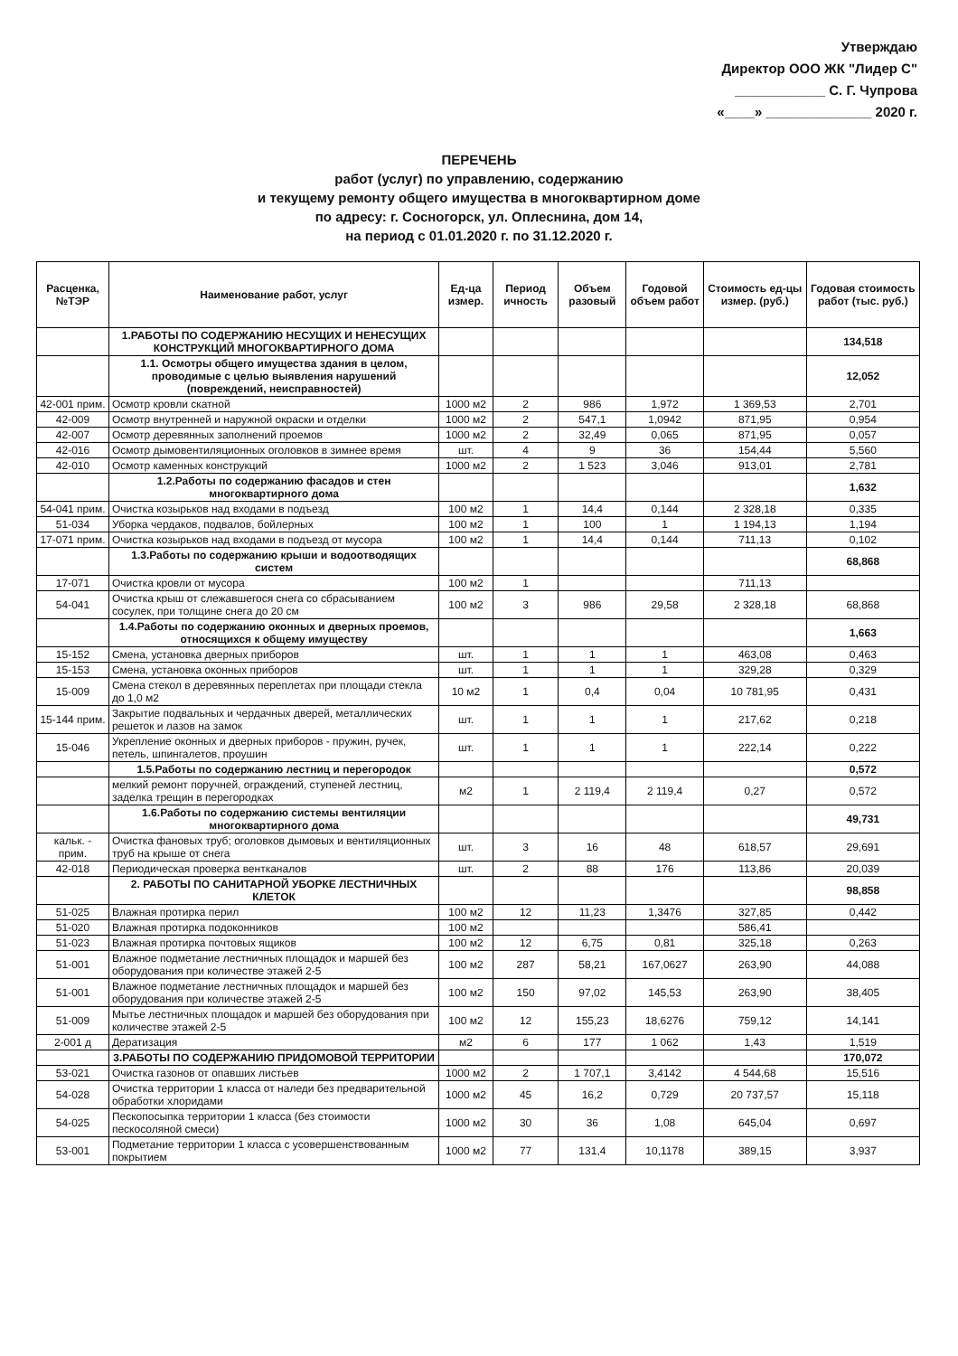Утверждаю
Директор ООО ЖК "Лидер С"
____________ С. Г. Чупрова
«____» ______________ 2020 г.
ПЕРЕЧЕНЬ
работ (услуг) по управлению, содержанию
и текущему ремонту общего имущества в многоквартирном доме
по адресу: г. Сосногорск, ул. Оплеснина, дом 14,
на период с 01.01.2020 г. по 31.12.2020 г.
| Расценка, №ТЭР | Наименование работ, услуг | Ед-ца измер. | Период ичность | Объем разовый | Годовой объем работ | Стоимость ед-цы измер. (руб.) | Годовая стоимость работ (тыс. руб.) |
| --- | --- | --- | --- | --- | --- | --- | --- |
| | 1.РАБОТЫ ПО СОДЕРЖАНИЮ НЕСУЩИХ И НЕНЕСУЩИХ КОНСТРУКЦИЙ МНОГОКВАРТИРНОГО ДОМА | | | | | | 134,518 |
| | 1.1. Осмотры общего имущества здания в целом, проводимые с целью выявления нарушений (повреждений, неисправностей) | | | | | | 12,052 |
| 42-001 прим. | Осмотр кровли скатной | 1000 м2 | 2 | 986 | 1,972 | 1 369,53 | 2,701 |
| 42-009 | Осмотр внутренней и наружной окраски и отделки | 1000 м2 | 2 | 547,1 | 1,0942 | 871,95 | 0,954 |
| 42-007 | Осмотр деревянных заполнений проемов | 1000 м2 | 2 | 32,49 | 0,065 | 871,95 | 0,057 |
| 42-016 | Осмотр дымовентиляционных оголовков в зимнее время | шт. | 4 | 9 | 36 | 154,44 | 5,560 |
| 42-010 | Осмотр каменных конструкций | 1000 м2 | 2 | 1 523 | 3,046 | 913,01 | 2,781 |
| | 1.2.Работы по содержанию фасадов и стен многоквартирного дома | | | | | | 1,632 |
| 54-041 прим. | Очистка козырьков над входами в подъезд | 100 м2 | 1 | 14,4 | 0,144 | 2 328,18 | 0,335 |
| 51-034 | Уборка чердаков, подвалов, бойлерных | 100 м2 | 1 | 100 | 1 | 1 194,13 | 1,194 |
| 17-071 прим. | Очистка козырьков над входами в подъезд от мусора | 100 м2 | 1 | 14,4 | 0,144 | 711,13 | 0,102 |
| | 1.3.Работы по содержанию крыши и водоотводящих систем | | | | | | 68,868 |
| 17-071 | Очистка кровли от мусора | 100 м2 | 1 | | | 711,13 | |
| 54-041 | Очистка крыш от слежавшегося снега со сбрасыванием сосулек, при толщине снега до 20 см | 100 м2 | 3 | 986 | 29,58 | 2 328,18 | 68,868 |
| | 1.4.Работы по содержанию оконных и дверных проемов, относящихся к общему имуществу | | | | | | 1,663 |
| 15-152 | Смена, установка дверных приборов | шт. | 1 | 1 | 1 | 463,08 | 0,463 |
| 15-153 | Смена, установка оконных приборов | шт. | 1 | 1 | 1 | 329,28 | 0,329 |
| 15-009 | Смена стекол в деревянных переплетах при площади стекла до 1,0 м2 | 10 м2 | 1 | 0,4 | 0,04 | 10 781,95 | 0,431 |
| 15-144 прим. | Закрытие подвальных и чердачных дверей, металлических решеток и лазов на замок | шт. | 1 | 1 | 1 | 217,62 | 0,218 |
| 15-046 | Укрепление оконных и дверных приборов - пружин, ручек, петель, шпингалетов, проушин | шт. | 1 | 1 | 1 | 222,14 | 0,222 |
| | 1.5.Работы по содержанию лестниц и перегородок | | | | | | 0,572 |
| | мелкий ремонт поручней, ограждений, ступеней лестниц, заделка трещин в перегородках | м2 | 1 | 2 119,4 | 2 119,4 | 0,27 | 0,572 |
| | 1.6.Работы по содержанию системы вентиляции многоквартирного дома | | | | | | 49,731 |
| кальк. - прим. | Очистка фановых труб; оголовков дымовых и вентиляционных труб на крыше от снега | шт. | 3 | 16 | 48 | 618,57 | 29,691 |
| 42-018 | Периодическая проверка вентканалов | шт. | 2 | 88 | 176 | 113,86 | 20,039 |
| | 2. РАБОТЫ ПО САНИТАРНОЙ УБОРКЕ ЛЕСТНИЧНЫХ КЛЕТОК | | | | | | 98,858 |
| 51-025 | Влажная протирка перил | 100 м2 | 12 | 11,23 | 1,3476 | 327,85 | 0,442 |
| 51-020 | Влажная протирка подоконников | 100 м2 | | | | 586,41 | |
| 51-023 | Влажная протирка почтовых ящиков | 100 м2 | 12 | 6,75 | 0,81 | 325,18 | 0,263 |
| 51-001 | Влажное подметание лестничных площадок и маршей без оборудования при количестве этажей 2-5 | 100 м2 | 287 | 58,21 | 167,0627 | 263,90 | 44,088 |
| 51-001 | Влажное подметание лестничных площадок и маршей без оборудования при количестве этажей 2-5 | 100 м2 | 150 | 97,02 | 145,53 | 263,90 | 38,405 |
| 51-009 | Мытье лестничных площадок и маршей без оборудования при количестве этажей 2-5 | 100 м2 | 12 | 155,23 | 18,6276 | 759,12 | 14,141 |
| 2-001 д | Дератизация | м2 | 6 | 177 | 1 062 | 1,43 | 1,519 |
| | 3.РАБОТЫ ПО СОДЕРЖАНИЮ ПРИДОМОВОЙ ТЕРРИТОРИИ | | | | | | 170,072 |
| 53-021 | Очистка газонов от опавших листьев | 1000 м2 | 2 | 1 707,1 | 3,4142 | 4 544,68 | 15,516 |
| 54-028 | Очистка территории 1 класса от наледи без предварительной обработки хлоридами | 1000 м2 | 45 | 16,2 | 0,729 | 20 737,57 | 15,118 |
| 54-025 | Пескопосыпка территории 1 класса (без стоимости пескосоляной смеси) | 1000 м2 | 30 | 36 | 1,08 | 645,04 | 0,697 |
| 53-001 | Подметание территории 1 класса с усовершенствованным покрытием | 1000 м2 | 77 | 131,4 | 10,1178 | 389,15 | 3,937 |